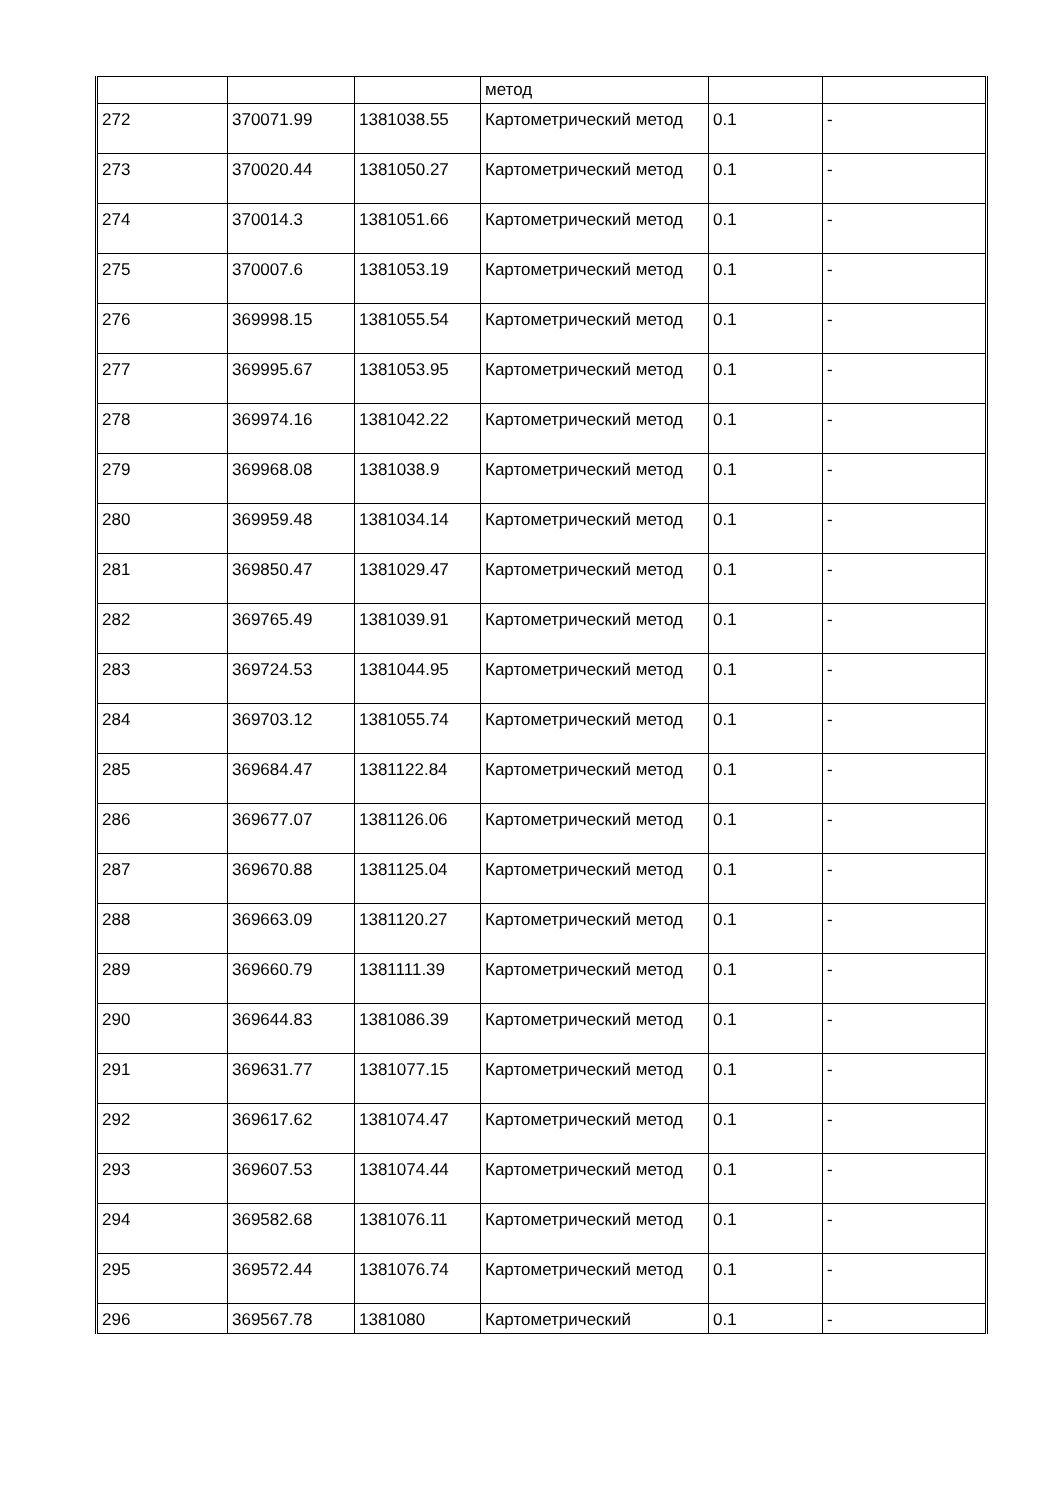| | | | метод | | |
| 272 | 370071.99 | 1381038.55 | Картометрический метод | 0.1 | - |
| 273 | 370020.44 | 1381050.27 | Картометрический метод | 0.1 | - |
| 274 | 370014.3 | 1381051.66 | Картометрический метод | 0.1 | - |
| 275 | 370007.6 | 1381053.19 | Картометрический метод | 0.1 | - |
| 276 | 369998.15 | 1381055.54 | Картометрический метод | 0.1 | - |
| 277 | 369995.67 | 1381053.95 | Картометрический метод | 0.1 | - |
| 278 | 369974.16 | 1381042.22 | Картометрический метод | 0.1 | - |
| 279 | 369968.08 | 1381038.9 | Картометрический метод | 0.1 | - |
| 280 | 369959.48 | 1381034.14 | Картометрический метод | 0.1 | - |
| 281 | 369850.47 | 1381029.47 | Картометрический метод | 0.1 | - |
| 282 | 369765.49 | 1381039.91 | Картометрический метод | 0.1 | - |
| 283 | 369724.53 | 1381044.95 | Картометрический метод | 0.1 | - |
| 284 | 369703.12 | 1381055.74 | Картометрический метод | 0.1 | - |
| 285 | 369684.47 | 1381122.84 | Картометрический метод | 0.1 | - |
| 286 | 369677.07 | 1381126.06 | Картометрический метод | 0.1 | - |
| 287 | 369670.88 | 1381125.04 | Картометрический метод | 0.1 | - |
| 288 | 369663.09 | 1381120.27 | Картометрический метод | 0.1 | - |
| 289 | 369660.79 | 1381111.39 | Картометрический метод | 0.1 | - |
| 290 | 369644.83 | 1381086.39 | Картометрический метод | 0.1 | - |
| 291 | 369631.77 | 1381077.15 | Картометрический метод | 0.1 | - |
| 292 | 369617.62 | 1381074.47 | Картометрический метод | 0.1 | - |
| 293 | 369607.53 | 1381074.44 | Картометрический метод | 0.1 | - |
| 294 | 369582.68 | 1381076.11 | Картометрический метод | 0.1 | - |
| 295 | 369572.44 | 1381076.74 | Картометрический метод | 0.1 | - |
| 296 | 369567.78 | 1381080 | Картометрический | 0.1 | - |